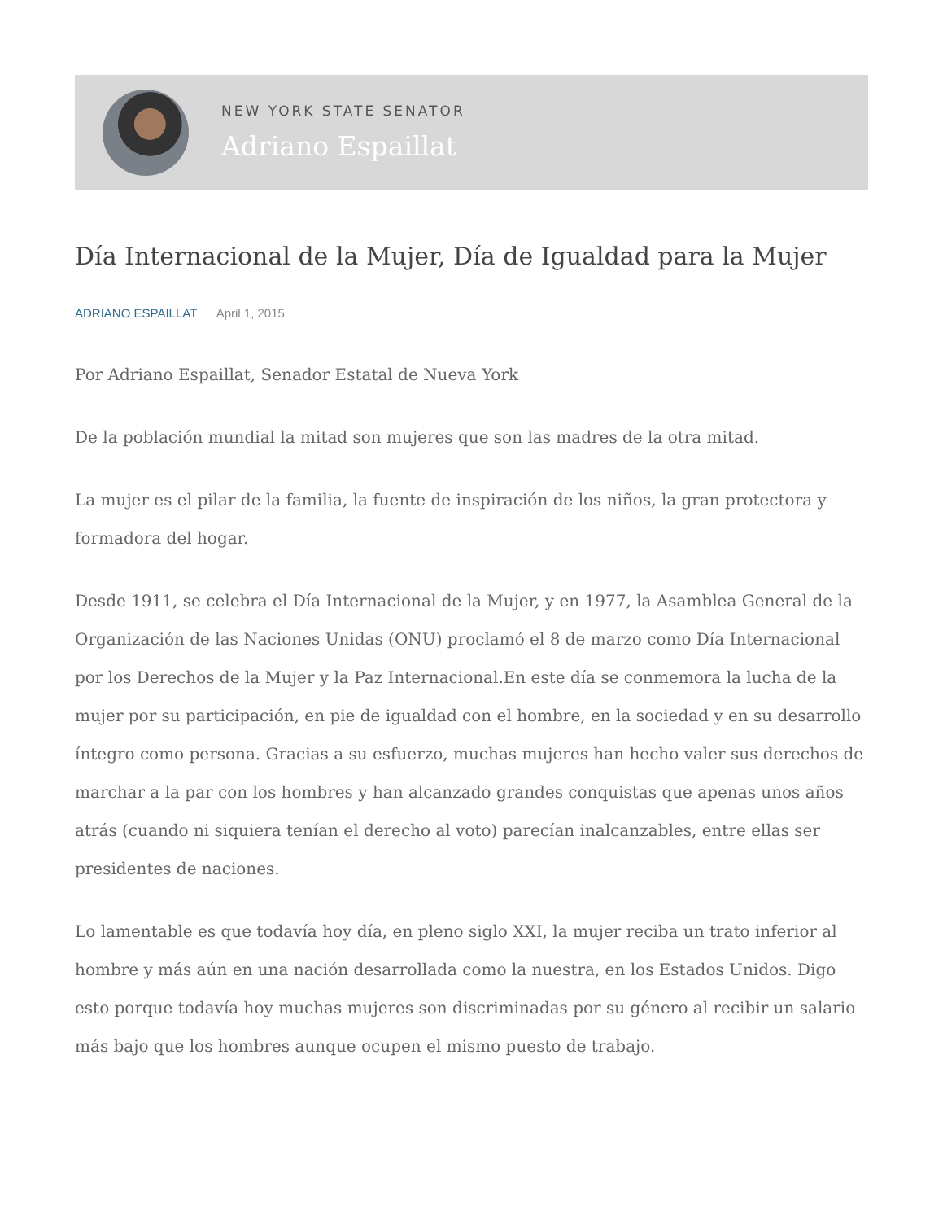NEW YORK STATE SENATOR
Adriano Espaillat
Día Internacional de la Mujer, Día de Igualdad para la Mujer
ADRIANO ESPAILLAT April 1, 2015
Por Adriano Espaillat, Senador Estatal de Nueva York
De la población mundial la mitad son mujeres que son las madres de la otra mitad.
La mujer es el pilar de la familia, la fuente de inspiración de los niños, la gran protectora y formadora del hogar.
Desde 1911, se celebra el Día Internacional de la Mujer, y en 1977, la Asamblea General de la Organización de las Naciones Unidas (ONU) proclamó el 8 de marzo como Día Internacional por los Derechos de la Mujer y la Paz Internacional.En este día se conmemora la lucha de la mujer por su participación, en pie de igualdad con el hombre, en la sociedad y en su desarrollo íntegro como persona. Gracias a su esfuerzo, muchas mujeres han hecho valer sus derechos de marchar a la par con los hombres y han alcanzado grandes conquistas que apenas unos años atrás (cuando ni siquiera tenían el derecho al voto) parecían inalcanzables, entre ellas ser presidentes de naciones.
Lo lamentable es que todavía hoy día, en pleno siglo XXI, la mujer reciba un trato inferior al hombre y más aún en una nación desarrollada como la nuestra, en los Estados Unidos. Digo esto porque todavía hoy muchas mujeres son discriminadas por su género al recibir un salario más bajo que los hombres aunque ocupen el mismo puesto de trabajo.